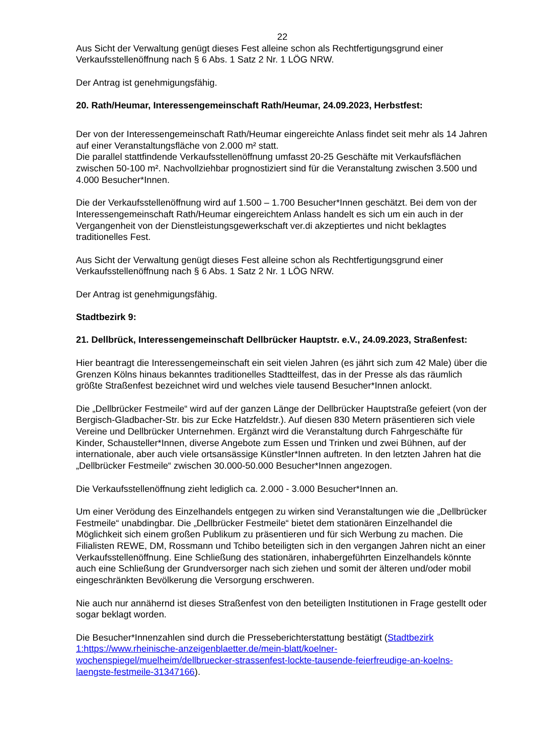22
Aus Sicht der Verwaltung genügt dieses Fest alleine schon als Rechtfertigungsgrund einer Verkaufsstellenöffnung nach § 6 Abs. 1 Satz 2 Nr. 1 LÖG NRW.
Der Antrag ist genehmigungsfähig.
20. Rath/Heumar, Interessengemeinschaft Rath/Heumar, 24.09.2023, Herbstfest:
Der von der Interessengemeinschaft Rath/Heumar eingereichte Anlass findet seit mehr als 14 Jahren auf einer Veranstaltungsfläche von 2.000 m² statt.
Die parallel stattfindende Verkaufsstellenöffnung umfasst 20-25 Geschäfte mit Verkaufsflächen zwischen 50-100 m². Nachvollziehbar prognostiziert sind für die Veranstaltung zwischen 3.500 und 4.000 Besucher*Innen.
Die der Verkaufsstellenöffnung wird auf 1.500 – 1.700 Besucher*Innen geschätzt. Bei dem von der Interessengemeinschaft Rath/Heumar eingereichtem Anlass handelt es sich um ein auch in der Vergangenheit von der Dienstleistungsgewerkschaft ver.di akzeptiertes und nicht beklagtes traditionelles Fest.
Aus Sicht der Verwaltung genügt dieses Fest alleine schon als Rechtfertigungsgrund einer Verkaufsstellenöffnung nach § 6 Abs. 1 Satz 2 Nr. 1 LÖG NRW.
Der Antrag ist genehmigungsfähig.
Stadtbezirk 9:
21. Dellbrück, Interessengemeinschaft Dellbrücker Hauptstr. e.V., 24.09.2023, Straßenfest:
Hier beantragt die Interessengemeinschaft ein seit vielen Jahren (es jährt sich zum 42 Male) über die Grenzen Kölns hinaus bekanntes traditionelles Stadtteilfest, das in der Presse als das räumlich größte Straßenfest bezeichnet wird und welches viele tausend Besucher*Innen anlockt.
Die „Dellbrücker Festmeile“ wird auf der ganzen Länge der Dellbrücker Hauptstraße gefeiert (von der Bergisch-Gladbacher-Str. bis zur Ecke Hatzfeldstr.). Auf diesen 830 Metern präsentieren sich viele Vereine und Dellbrücker Unternehmen. Ergänzt wird die Veranstaltung durch Fahrgeschäfte für Kinder, Schausteller*Innen, diverse Angebote zum Essen und Trinken und zwei Bühnen, auf der internationale, aber auch viele ortsansässige Künstler*Innen auftreten. In den letzten Jahren hat die „Dellbrücker Festmeile“ zwischen 30.000-50.000 Besucher*Innen angezogen.
Die Verkaufsstellenöffnung zieht lediglich ca. 2.000 - 3.000 Besucher*Innen an.
Um einer Verödung des Einzelhandels entgegen zu wirken sind Veranstaltungen wie die „Dellbrücker Festmeile“ unabdingbar. Die „Dellbrücker Festmeile“ bietet dem stationären Einzelhandel die Möglichkeit sich einem großen Publikum zu präsentieren und für sich Werbung zu machen. Die Filialisten REWE, DM, Rossmann und Tchibo beteiligten sich in den vergangen Jahren nicht an einer Verkaufsstellenöffnung. Eine Schließung des stationären, inhabergeführten Einzelhandels könnte auch eine Schließung der Grundversorger nach sich ziehen und somit der älteren und/oder mobil eingeschränkten Bevölkerung die Versorgung erschweren.
Nie auch nur annähernd ist dieses Straßenfest von den beteiligten Institutionen in Frage gestellt oder sogar beklagt worden.
Die Besucher*Innenzahlen sind durch die Presseberichterstattung bestätigt (Stadtbezirk 1:https://www.rheinische-anzeigenblaetter.de/mein-blatt/koelner-wochenspiegel/muelheim/dellbruecker-strassenfest-lockte-tausende-feierfreudige-an-koelns-laengste-festmeile-31347166).